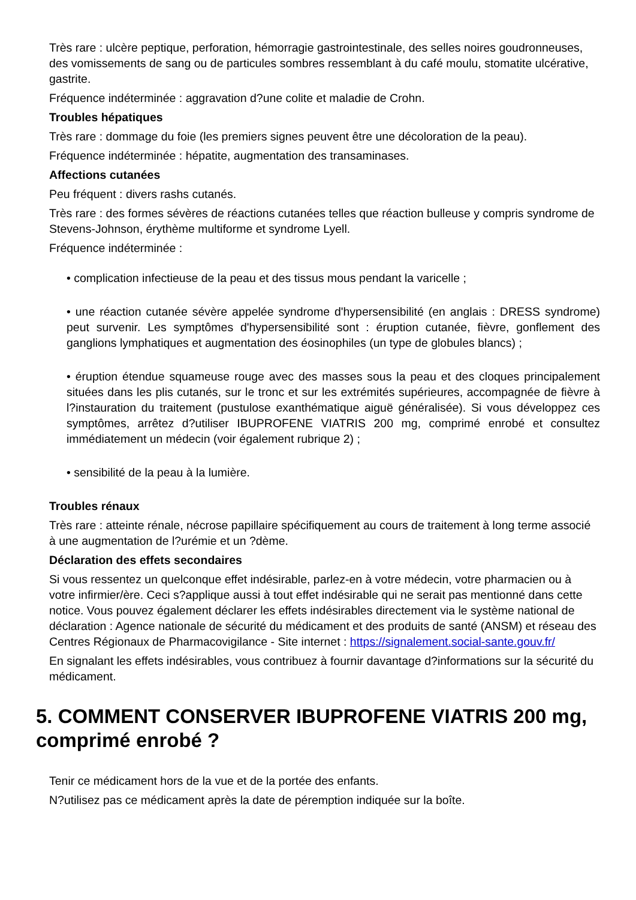Très rare : ulcère peptique, perforation, hémorragie gastrointestinale, des selles noires goudronneuses, des vomissements de sang ou de particules sombres ressemblant à du café moulu, stomatite ulcérative, gastrite.
Fréquence indéterminée : aggravation d?une colite et maladie de Crohn.
Troubles hépatiques
Très rare : dommage du foie (les premiers signes peuvent être une décoloration de la peau).
Fréquence indéterminée : hépatite, augmentation des transaminases.
Affections cutanées
Peu fréquent : divers rashs cutanés.
Très rare : des formes sévères de réactions cutanées telles que réaction bulleuse y compris syndrome de Stevens-Johnson, érythème multiforme et syndrome Lyell.
Fréquence indéterminée :
• complication infectieuse de la peau et des tissus mous pendant la varicelle ;
• une réaction cutanée sévère appelée syndrome d'hypersensibilité (en anglais : DRESS syndrome) peut survenir. Les symptômes d'hypersensibilité sont : éruption cutanée, fièvre, gonflement des ganglions lymphatiques et augmentation des éosinophiles (un type de globules blancs) ;
• éruption étendue squameuse rouge avec des masses sous la peau et des cloques principalement situées dans les plis cutanés, sur le tronc et sur les extrémités supérieures, accompagnée de fièvre à l?instauration du traitement (pustulose exanthématique aiguë généralisée). Si vous développez ces symptômes, arrêtez d?utiliser IBUPROFENE VIATRIS 200 mg, comprimé enrobé et consultez immédiatement un médecin (voir également rubrique 2) ;
• sensibilité de la peau à la lumière.
Troubles rénaux
Très rare : atteinte rénale, nécrose papillaire spécifiquement au cours de traitement à long terme associé à une augmentation de l?urémie et un ?dème.
Déclaration des effets secondaires
Si vous ressentez un quelconque effet indésirable, parlez-en à votre médecin, votre pharmacien ou à votre infirmier/ère. Ceci s?applique aussi à tout effet indésirable qui ne serait pas mentionné dans cette notice. Vous pouvez également déclarer les effets indésirables directement via le système national de déclaration : Agence nationale de sécurité du médicament et des produits de santé (ANSM) et réseau des Centres Régionaux de Pharmacovigilance - Site internet : https://signalement.social-sante.gouv.fr/
En signalant les effets indésirables, vous contribuez à fournir davantage d?informations sur la sécurité du médicament.
5. COMMENT CONSERVER IBUPROFENE VIATRIS 200 mg, comprimé enrobé ?
Tenir ce médicament hors de la vue et de la portée des enfants.
N?utilisez pas ce médicament après la date de péremption indiquée sur la boîte.